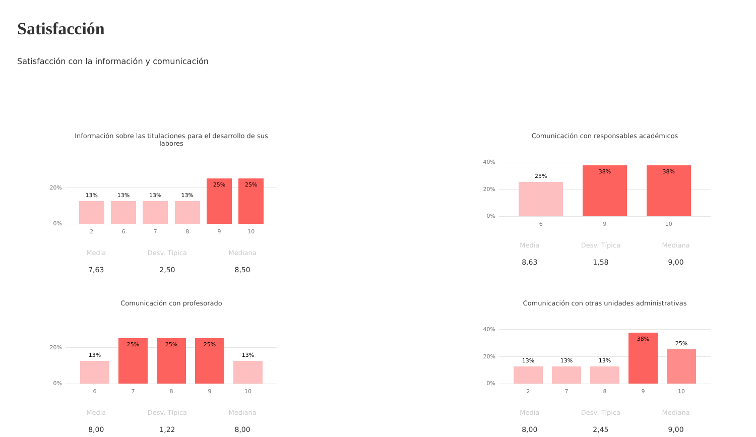Satisfacción
Satisfacción con la información y comunicación
Información sobre las titulaciones para el desarrollo de sus labores
20%
0%
13%
13%
13%
13%
25%
25%
2 6 7 8 9 10
Media
7,63
Desv. Típica
2,50
Mediana
8,50
Comunicación con responsables académicos
40%
20%
0%
25%
38%
38%
6 9 10
Media
8,63
Desv. Típica
1,58
Mediana
9,00
Comunicación con profesorado
20%
0%
13%
25%
25%
25%
13%
6 7 8 9 10
Media
8,00
Desv. Típica
1,22
Mediana
8,00
Comunicación con otras unidades administrativas
40%
20%
0%
13%
13%
13%
38%
25%
2 7 8 9 10
Media
8,00
Desv. Típica
2,45
Mediana
9,00